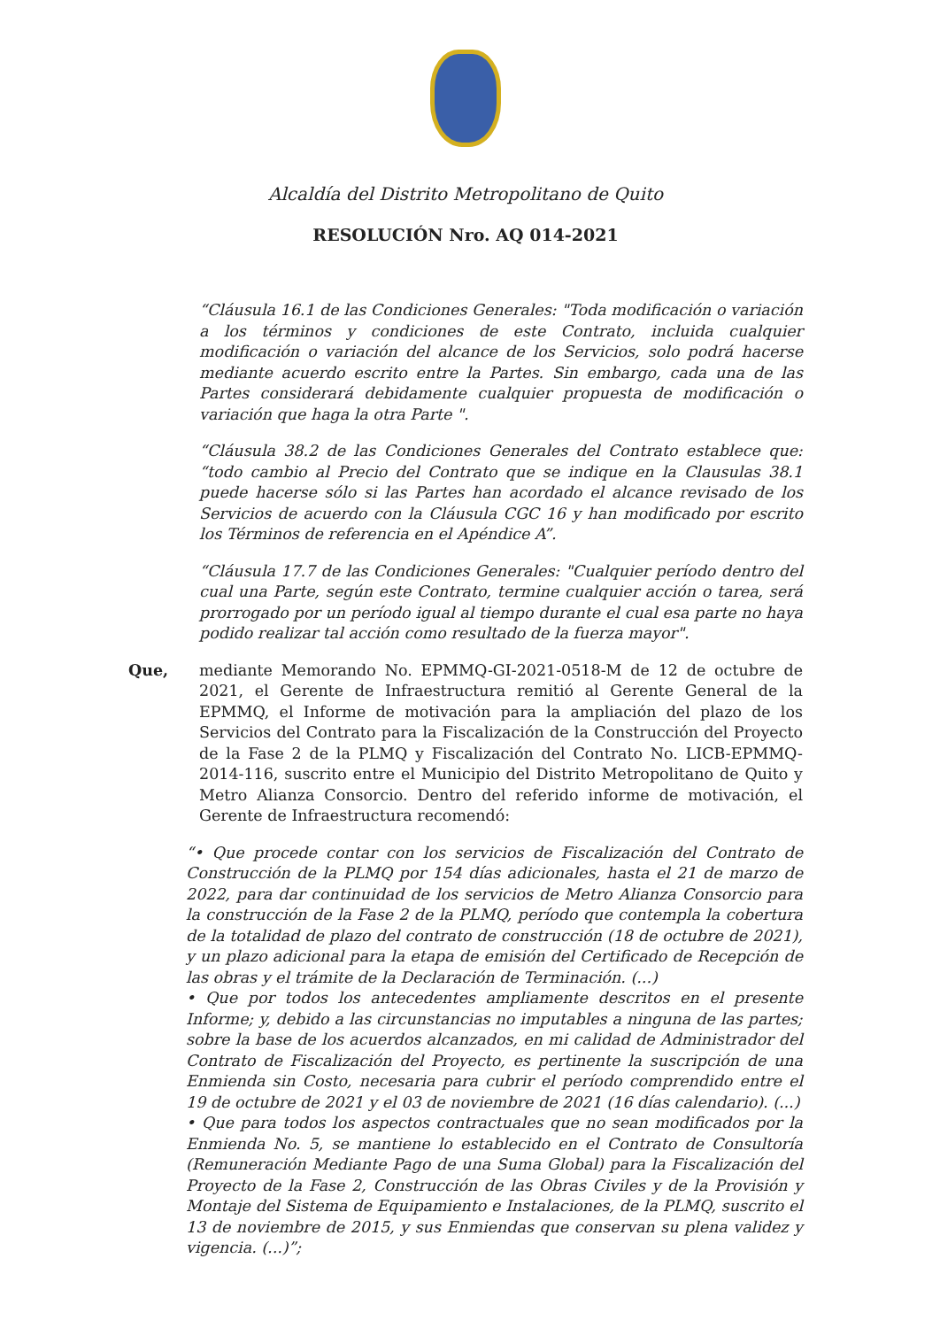Alcaldía del Distrito Metropolitano de Quito
RESOLUCIÓN Nro. AQ 014-2021
“Cláusula 16.1 de las Condiciones Generales: "Toda modificación o variación a los términos y condiciones de este Contrato, incluida cualquier modificación o variación del alcance de los Servicios, solo podrá hacerse mediante acuerdo escrito entre la Partes. Sin embargo, cada una de las Partes considerará debidamente cualquier propuesta de modificación o variación que haga la otra Parte ".
“Cláusula 38.2 de las Condiciones Generales del Contrato establece que: “todo cambio al Precio del Contrato que se indique en la Clausulas 38.1 puede hacerse sólo si las Partes han acordado el alcance revisado de los Servicios de acuerdo con la Cláusula CGC 16 y han modificado por escrito los Términos de referencia en el Apéndice A”.
“Cláusula 17.7 de las Condiciones Generales: "Cualquier período dentro del cual una Parte, según este Contrato, termine cualquier acción o tarea, será prorrogado por un período igual al tiempo durante el cual esa parte no haya podido realizar tal acción como resultado de la fuerza mayor".
Que, mediante Memorando No. EPMMQ-GI-2021-0518-M de 12 de octubre de 2021, el Gerente de Infraestructura remitió al Gerente General de la EPMMQ, el Informe de motivación para la ampliación del plazo de los Servicios del Contrato para la Fiscalización de la Construcción del Proyecto de la Fase 2 de la PLMQ y Fiscalización del Contrato No. LICB-EPMMQ-2014-116, suscrito entre el Municipio del Distrito Metropolitano de Quito y Metro Alianza Consorcio. Dentro del referido informe de motivación, el Gerente de Infraestructura recomendó:
“• Que procede contar con los servicios de Fiscalización del Contrato de Construcción de la PLMQ por 154 días adicionales, hasta el 21 de marzo de 2022, para dar continuidad de los servicios de Metro Alianza Consorcio para la construcción de la Fase 2 de la PLMQ, período que contempla la cobertura de la totalidad de plazo del contrato de construcción (18 de octubre de 2021), y un plazo adicional para la etapa de emisión del Certificado de Recepción de las obras y el trámite de la Declaración de Terminación. (...)
• Que por todos los antecedentes ampliamente descritos en el presente Informe; y, debido a las circunstancias no imputables a ninguna de las partes; sobre la base de los acuerdos alcanzados, en mi calidad de Administrador del Contrato de Fiscalización del Proyecto, es pertinente la suscripción de una Enmienda sin Costo, necesaria para cubrir el período comprendido entre el 19 de octubre de 2021 y el 03 de noviembre de 2021 (16 días calendario). (...)
• Que para todos los aspectos contractuales que no sean modificados por la Enmienda No. 5, se mantiene lo establecido en el Contrato de Consultoría (Remuneración Mediante Pago de una Suma Global) para la Fiscalización del Proyecto de la Fase 2, Construcción de las Obras Civiles y de la Provisión y Montaje del Sistema de Equipamiento e Instalaciones, de la PLMQ, suscrito el 13 de noviembre de 2015, y sus Enmiendas que conservan su plena validez y vigencia. (...)”;